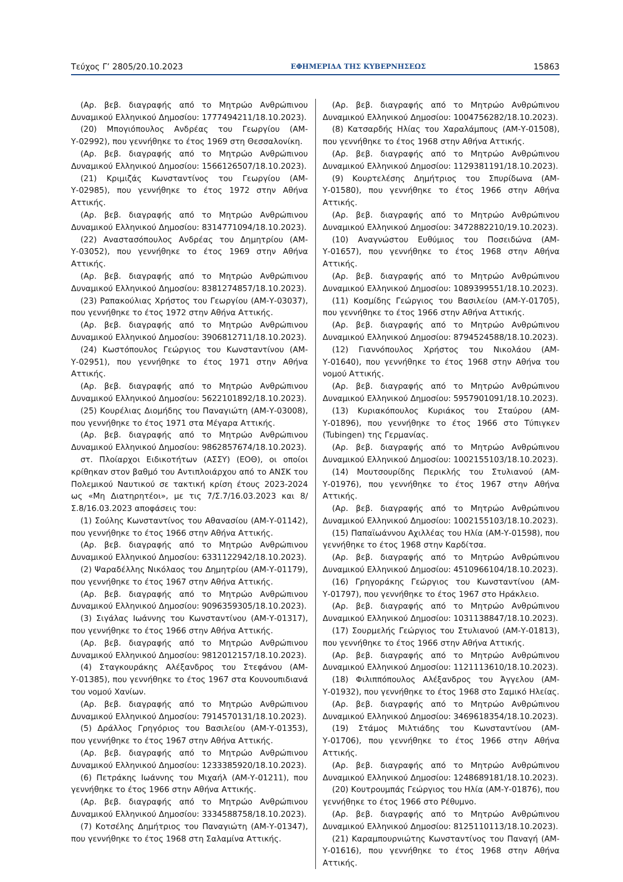Τεύχος Γ’ 2805/20.10.2023 ΕΦΗΜΕΡΙΔΑ ΤΗΣ ΚΥΒΕΡΝΗΣΕΩΣ 15863
(Αρ. βεβ. διαγραφής από το Μητρώο Ανθρώπινου Δυναμικού Ελληνικού Δημοσίου: 1777494211/18.10.2023).
(20) Μπογιόπουλος Ανδρέας του Γεωργίου (ΑΜ-Υ-02992), που γεννήθηκε το έτος 1969 στη Θεσσαλονίκη.
(Αρ. βεβ. διαγραφής από το Μητρώο Ανθρώπινου Δυναμικού Ελληνικού Δημοσίου: 1566126507/18.10.2023).
(21) Κριμιζάς Κωνσταντίνος του Γεωργίου (ΑΜ-Υ-02985), που γεννήθηκε το έτος 1972 στην Αθήνα Αττικής.
(Αρ. βεβ. διαγραφής από το Μητρώο Ανθρώπινου Δυναμικού Ελληνικού Δημοσίου: 8314771094/18.10.2023).
(22) Αναστασόπουλος Ανδρέας του Δημητρίου (ΑΜ-Υ-03052), που γεννήθηκε το έτος 1969 στην Αθήνα Αττικής.
(Αρ. βεβ. διαγραφής από το Μητρώο Ανθρώπινου Δυναμικού Ελληνικού Δημοσίου: 8381274857/18.10.2023).
(23) Ραπακούλιας Χρήστος του Γεωργίου (ΑΜ-Υ-03037), που γεννήθηκε το έτος 1972 στην Αθήνα Αττικής.
(Αρ. βεβ. διαγραφής από το Μητρώο Ανθρώπινου Δυναμικού Ελληνικού Δημοσίου: 3906812711/18.10.2023).
(24) Κωστόπουλος Γεώργιος του Κωνσταντίνου (ΑΜ-Υ-02951), που γεννήθηκε το έτος 1971 στην Αθήνα Αττικής.
(Αρ. βεβ. διαγραφής από το Μητρώο Ανθρώπινου Δυναμικού Ελληνικού Δημοσίου: 5622101892/18.10.2023).
(25) Κουρέλιας Διομήδης του Παναγιώτη (ΑΜ-Υ-03008), που γεννήθηκε το έτος 1971 στα Μέγαρα Αττικής.
(Αρ. βεβ. διαγραφής από το Μητρώο Ανθρώπινου Δυναμικού Ελληνικού Δημοσίου: 9862857674/18.10.2023).
στ. Πλοίαρχοι Ειδικοτήτων (ΑΣΣΥ) (ΕΟΘ), οι οποίοι κρίθηκαν στον βαθμό του Αντιπλοιάρχου από το ΑΝΣΚ του Πολεμικού Ναυτικού σε τακτική κρίση έτους 2023-2024 ως «Μη Διατηρητέοι», με τις 7/Σ.7/16.03.2023 και 8/Σ.8/16.03.2023 αποφάσεις του:
(1) Σούλης Κωνσταντίνος του Αθανασίου (ΑΜ-Υ-01142), που γεννήθηκε το έτος 1966 στην Αθήνα Αττικής.
(Αρ. βεβ. διαγραφής από το Μητρώο Ανθρώπινου Δυναμικού Ελληνικού Δημοσίου: 6331122942/18.10.2023).
(2) Ψαραδέλλης Νικόλαος του Δημητρίου (ΑΜ-Υ-01179), που γεννήθηκε το έτος 1967 στην Αθήνα Αττικής.
(Αρ. βεβ. διαγραφής από το Μητρώο Ανθρώπινου Δυναμικού Ελληνικού Δημοσίου: 9096359305/18.10.2023).
(3) Σιγάλας Ιωάννης του Κωνσταντίνου (ΑΜ-Υ-01317), που γεννήθηκε το έτος 1966 στην Αθήνα Αττικής.
(Αρ. βεβ. διαγραφής από το Μητρώο Ανθρώπινου Δυναμικού Ελληνικού Δημοσίου: 9812012157/18.10.2023).
(4) Σταγκουράκης Αλέξανδρος του Στεφάνου (ΑΜ-Υ-01385), που γεννήθηκε το έτος 1967 στα Κουνουπιδιανά του νομού Χανίων.
(Αρ. βεβ. διαγραφής από το Μητρώο Ανθρώπινου Δυναμικού Ελληνικού Δημοσίου: 7914570131/18.10.2023).
(5) Δράλλος Γρηγόριος του Βασιλείου (ΑΜ-Υ-01353), που γεννήθηκε το έτος 1967 στην Αθήνα Αττικής.
(Αρ. βεβ. διαγραφής από το Μητρώο Ανθρώπινου Δυναμικού Ελληνικού Δημοσίου: 1233385920/18.10.2023).
(6) Πετράκης Ιωάννης του Μιχαήλ (ΑΜ-Υ-01211), που γεννήθηκε το έτος 1966 στην Αθήνα Αττικής.
(Αρ. βεβ. διαγραφής από το Μητρώο Ανθρώπινου Δυναμικού Ελληνικού Δημοσίου: 3334588758/18.10.2023).
(7) Κοτσέλης Δημήτριος του Παναγιώτη (ΑΜ-Υ-01347), που γεννήθηκε το έτος 1968 στη Σαλαμίνα Αττικής.
(Αρ. βεβ. διαγραφής από το Μητρώο Ανθρώπινου Δυναμικού Ελληνικού Δημοσίου: 1004756282/18.10.2023).
(8) Κατσαρδής Ηλίας του Χαραλάμπους (ΑΜ-Υ-01508), που γεννήθηκε το έτος 1968 στην Αθήνα Αττικής.
(Αρ. βεβ. διαγραφής από το Μητρώο Ανθρώπινου Δυναμικού Ελληνικού Δημοσίου: 1129381191/18.10.2023).
(9) Κουρτελέσης Δημήτριος του Σπυρίδωνα (ΑΜ-Υ-01580), που γεννήθηκε το έτος 1966 στην Αθήνα Αττικής.
(Αρ. βεβ. διαγραφής από το Μητρώο Ανθρώπινου Δυναμικού Ελληνικού Δημοσίου: 3472882210/19.10.2023).
(10) Αναγνώστου Ευθύμιος του Ποσειδώνα (ΑΜ-Υ-01657), που γεννήθηκε το έτος 1968 στην Αθήνα Αττικής.
(Αρ. βεβ. διαγραφής από το Μητρώο Ανθρώπινου Δυναμικού Ελληνικού Δημοσίου: 1089399551/18.10.2023).
(11) Κοσμίδης Γεώργιος του Βασιλείου (ΑΜ-Υ-01705), που γεννήθηκε το έτος 1966 στην Αθήνα Αττικής.
(Αρ. βεβ. διαγραφής από το Μητρώο Ανθρώπινου Δυναμικού Ελληνικού Δημοσίου: 8794524588/18.10.2023).
(12) Γιαννόπουλος Χρήστος του Νικολάου (ΑΜ-Υ-01640), που γεννήθηκε το έτος 1968 στην Αθήνα του νομού Αττικής.
(Αρ. βεβ. διαγραφής από το Μητρώο Ανθρώπινου Δυναμικού Ελληνικού Δημοσίου: 5957901091/18.10.2023).
(13) Κυριακόπουλος Κυριάκος του Σταύρου (ΑΜ-Υ-01896), που γεννήθηκε το έτος 1966 στο Τύπιγκεν (Tubingen) της Γερμανίας.
(Αρ. βεβ. διαγραφής από το Μητρώο Ανθρώπινου Δυναμικού Ελληνικού Δημοσίου: 1002155103/18.10.2023).
(14) Μουτσουρίδης Περικλής του Στυλιανού (ΑΜ-Υ-01976), που γεννήθηκε το έτος 1967 στην Αθήνα Αττικής.
(Αρ. βεβ. διαγραφής από το Μητρώο Ανθρώπινου Δυναμικού Ελληνικού Δημοσίου: 1002155103/18.10.2023).
(15) Παπαϊωάννου Αχιλλέας του Ηλία (ΑΜ-Υ-01598), που γεννήθηκε το έτος 1968 στην Καρδίτσα.
(Αρ. βεβ. διαγραφής από το Μητρώο Ανθρώπινου Δυναμικού Ελληνικού Δημοσίου: 4510966104/18.10.2023).
(16) Γρηγοράκης Γεώργιος του Κωνσταντίνου (ΑΜ-Υ-01797), που γεννήθηκε το έτος 1967 στο Ηράκλειο.
(Αρ. βεβ. διαγραφής από το Μητρώο Ανθρώπινου Δυναμικού Ελληνικού Δημοσίου: 1031138847/18.10.2023).
(17) Σουρμελής Γεώργιος του Στυλιανού (ΑΜ-Υ-01813), που γεννήθηκε το έτος 1966 στην Αθήνα Αττικής.
(Αρ. βεβ. διαγραφής από το Μητρώο Ανθρώπινου Δυναμικού Ελληνικού Δημοσίου: 1121113610/18.10.2023).
(18) Φιλιππόπουλος Αλέξανδρος του Άγγελου (ΑΜ-Υ-01932), που γεννήθηκε το έτος 1968 στο Σαμικό Ηλείας.
(Αρ. βεβ. διαγραφής από το Μητρώο Ανθρώπινου Δυναμικού Ελληνικού Δημοσίου: 3469618354/18.10.2023).
(19) Στάμος Μιλτιάδης του Κωνσταντίνου (ΑΜ-Υ-01706), που γεννήθηκε το έτος 1966 στην Αθήνα Αττικής.
(Αρ. βεβ. διαγραφής από το Μητρώο Ανθρώπινου Δυναμικού Ελληνικού Δημοσίου: 1248689181/18.10.2023).
(20) Κουτρουμπάς Γεώργιος του Ηλία (ΑΜ-Υ-01876), που γεννήθηκε το έτος 1966 στο Ρέθυμνο.
(Αρ. βεβ. διαγραφής από το Μητρώο Ανθρώπινου Δυναμικού Ελληνικού Δημοσίου: 8125110113/18.10.2023).
(21) Καραμπουρνιώτης Κωνσταντίνος του Παναγή (ΑΜ-Υ-01616), που γεννήθηκε το έτος 1968 στην Αθήνα Αττικής.